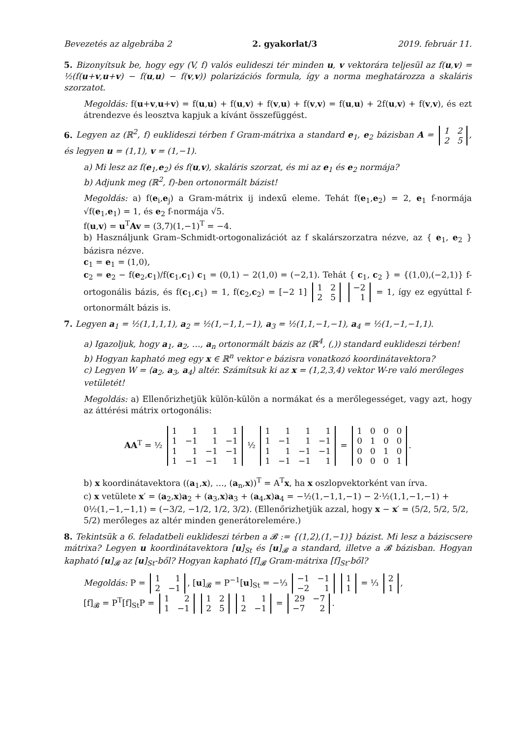Bevezetés az algebrába 2 2. gyakorlat/3 2019. február 11.
5. Bizonyítsuk be, hogy egy (V, f) valós eulideszi tér minden u, v vektorára teljesül az f(u,v) = ½(f(u+v,u+v) − f(u,u) − f(v,v)) polarizációs formula, így a norma meghatározza a skaláris szorzatot.
Megoldás: f(u+v,u+v) = f(u,u) + f(u,v) + f(v,u) + f(v,v) = f(u,u) + 2f(u,v) + f(v,v), és ezt átrendezve és leosztva kapjuk a kívánt összefüggést.
6. Legyen az (ℝ<sup>2</sup>, f) euklideszi térben f Gram-mátrixa a standard e<sub>1</sub>, e<sub>2</sub> bázisban A =
| 1 | 2 |
| 2 | 5 |
, és legyen u = (1,1), v = (1,−1).
a) Mi lesz az f(e<sub>1</sub>,e<sub>2</sub>) és f(u,v), skaláris szorzat, és mi az e<sub>1</sub> és e<sub>2</sub> normája?
b) Adjunk meg (ℝ<sup>2</sup>, f)-ben ortonormált bázist!
Megoldás: a) f(e<sub>i</sub>,e<sub>j</sub>) a Gram-mátrix ij indexű eleme. Tehát f(e<sub>1</sub>,e<sub>2</sub>) = 2, e<sub>1</sub> f-normája √f(e<sub>1</sub>,e<sub>1</sub>) = 1, és e<sub>2</sub> f-normája √5.
f(u,v) = u<sup>T</sup>Av = (3,7)(1,−1)<sup>T</sup> = −4.
b) Használjunk Gram–Schmidt-ortogonalizációt az f skalárszorzatra nézve, az { e<sub>1</sub>, e<sub>2</sub> } bázisra nézve.
c<sub>1</sub> = e<sub>1</sub> = (1,0),
c<sub>2</sub> = e<sub>2</sub> − f(e<sub>2</sub>,c<sub>1</sub>)/f(c<sub>1</sub>,c<sub>1</sub>) c<sub>1</sub> = (0,1) − 2(1,0) = (−2,1). Tehát { c<sub>1</sub>, c<sub>2</sub> } = {(1,0),(−2,1)} f-ortogonális bázis, és f(c<sub>1</sub>,c<sub>1</sub>) = 1, f(c<sub>2</sub>,c<sub>2</sub>) = [−2 1]
| 1 | 2 |
| 2 | 5 |
| −2 |
| 1 |
= 1, így ez egyúttal f-ortonormált bázis is.
7. Legyen a<sub>1</sub> = ½(1,1,1,1), a<sub>2</sub> = ½(1,−1,1,−1), a<sub>3</sub> = ½(1,1,−1,−1), a<sub>4</sub> = ½(1,−1,−1,1).
a) Igazoljuk, hogy a<sub>1</sub>, a<sub>2</sub>, …, a<sub>n</sub> ortonormált bázis az (ℝ<sup>4</sup>, (,)) standard euklideszi térben!
b) Hogyan kapható meg egy x ∈ ℝ<sup>n</sup> vektor e bázisra vonatkozó koordinátavektora?
c) Legyen W = ⟨a<sub>2</sub>, a<sub>3</sub>, a<sub>4</sub>⟩ altér. Számítsuk ki az x = (1,2,3,4) vektor W-re való merőleges vetületét!
Megoldás: a) Ellenőrizhetjük külön-külön a normákat és a merőlegességet, vagy azt, hogy az áttérési mátrix ortogonális:
AA<sup>T</sup> = ½
| 1 | 1 | 1 | 1 |
| 1 | −1 | 1 | −1 |
| 1 | 1 | −1 | −1 |
| 1 | −1 | −1 | 1 |
½
| 1 | 1 | 1 | 1 |
| 1 | −1 | 1 | −1 |
| 1 | 1 | −1 | −1 |
| 1 | −1 | −1 | 1 |
=
| 1 | 0 | 0 | 0 |
| 0 | 1 | 0 | 0 |
| 0 | 0 | 1 | 0 |
| 0 | 0 | 0 | 1 |
.
b) x koordinátavektora ((a<sub>1</sub>,x), …, (a<sub>n</sub>,x))<sup>T</sup> = A<sup>T</sup>x, ha x oszlopvektorként van írva.
c) x vetülete x′ = (a<sub>2</sub>,x)a<sub>2</sub> + (a<sub>3</sub>,x)a<sub>3</sub> + (a<sub>4</sub>,x)a<sub>4</sub> = −½(1,−1,1,−1) − 2·½(1,1,−1,−1) + 0½(1,−1,−1,1) = (−3/2, −1/2, 1/2, 3/2). (Ellenőrizhetjük azzal, hogy x − x′ = (5/2, 5/2, 5/2, 5/2) merőleges az altér minden generátorelemére.)
8. Tekintsük a 6. feladatbeli euklideszi térben a 𝓑 := {(1,2),(1,−1)} bázist. Mi lesz a báziscsere mátrixa? Legyen u koordinátavektora [u]<sub>St</sub> és [u]<sub>𝓑</sub> a standard, illetve a 𝓑 bázisban. Hogyan kapható [u]<sub>𝓑</sub> az [u]<sub>St</sub>-ből? Hogyan kapható [f]<sub>𝓑</sub> Gram-mátrixa [f]<sub>St</sub>-ből?
Megoldás: P =
| 1 | 1 |
| 2 | −1 |
, [u]<sub>𝓑</sub> = P<sup>−1</sup>[u]<sub>St</sub> = −⅓
| −1 | −1 |
| −2 | 1 |
| 1 |
| 1 |
= ⅓
| 2 |
| 1 |
,
[f]<sub>𝓑</sub> = P<sup>T</sup>[f]<sub>St</sub>P =
| 1 | 2 |
| 1 | −1 |
| 1 | 2 |
| 2 | 5 |
| 1 | 1 |
| 2 | −1 |
=
| 29 | −7 |
| −7 | 2 |
.